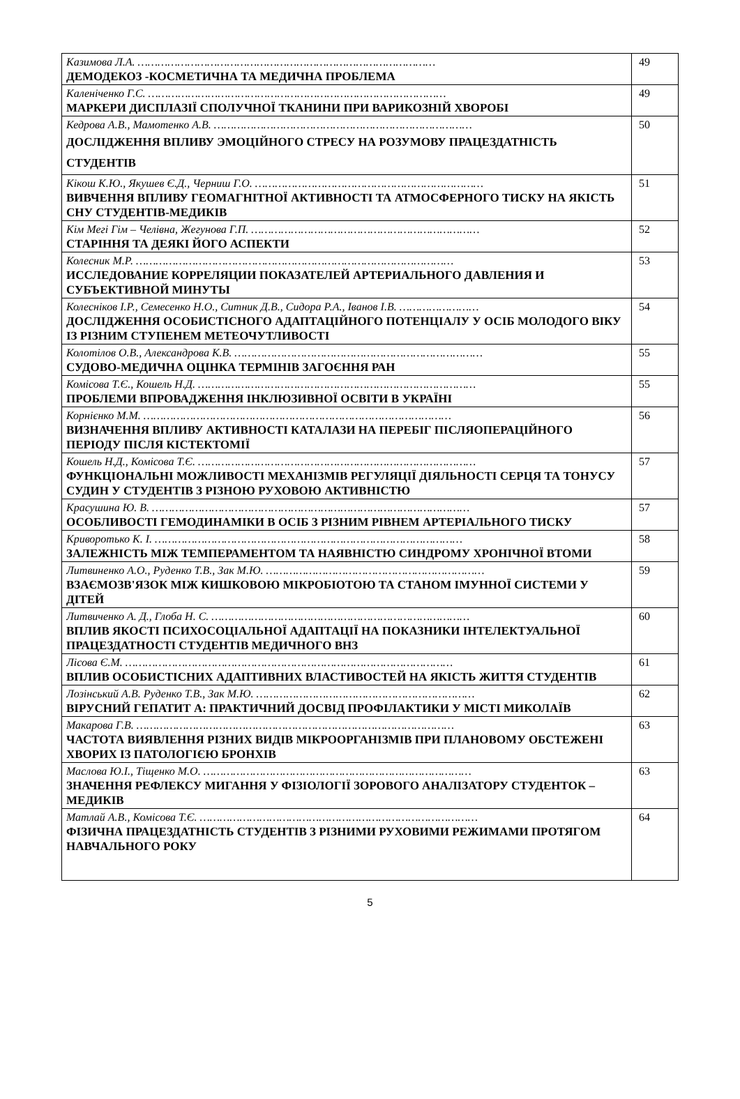| Казимова Л.А. ……………………………………………………………………………… ДЕМОДЕКОЗ -КОСМЕТИЧНА ТА МЕДИЧНА ПРОБЛЕМА | 49 |
| Каленіченко Г.С. ……………………………………………………………………………… МАРКЕРИ ДИСПЛАЗІЇ СПОЛУЧНОЇ ТКАНИНИ ПРИ ВАРИКОЗНІЙ ХВОРОБІ | 49 |
| Кедрова А.В., Мамотенко А.В. …………………………………………………………………… ДОСЛІДЖЕННЯ ВПЛИВУ ЭМОЦІЙНОГО СТРЕСУ НА РОЗУМОВУ ПРАЦЕЗДАТНІСТЬ СТУДЕНТІВ | 50 |
| Кікош К.Ю., Якушев Є.Д., Черниш Г.О. …………………………………………………………… ВИВЧЕННЯ ВПЛИВУ ГЕОМАГНІТНОЇ АКТИВНОСТІ ТА АТМОСФЕРНОГО ТИСКУ НА ЯКІСТЬ СНУ СТУДЕНТІВ-МЕДИКІВ | 51 |
| Кім Мегі Гім – Челівна, Жегунова Г.П. …………………………………………………………… СТАРІННЯ ТА ДЕЯКІ ЙОГО АСПЕКТИ | 52 |
| Колесник М.Р. …………………………………………………………………………………… ИССЛЕДОВАНИЕ КОРРЕЛЯЦИИ ПОКАЗАТЕЛЕЙ АРТЕРИАЛЬНОГО ДАВЛЕНИЯ И СУБЪЕКТИВНОЙ МИНУТЫ | 53 |
| Колесніков І.Р., Семесенко Н.О., Ситник Д.В., Сидора Р.А., Іванов І.В. …………………… ДОСЛІДЖЕННЯ ОСОБИСТІСНОГО АДАПТАЦІЙНОГО ПОТЕНЦІАЛУ У ОСІБ МОЛОДОГО ВІКУ ІЗ РІЗНИМ СТУПЕНЕМ МЕТЕОЧУТЛИВОСТІ | 54 |
| Колотілов О.В., Александрова К.В. ………………………………………………………………… СУДОВО-МЕДИЧНА ОЦІНКА ТЕРМІНІВ ЗАГОЄННЯ РАН | 55 |
| Комісова Т.Є., Кошель Н.Д. ………………………………………………………………………… ПРОБЛЕМИ ВПРОВАДЖЕННЯ ІНКЛЮЗИВНОЇ ОСВІТИ В УКРАЇНІ | 55 |
| Корнієнко М.М. ………………………………………………………………………………… ВИЗНАЧЕННЯ ВПЛИВУ АКТИВНОСТІ КАТАЛАЗИ НА ПЕРЕБІГ ПІСЛЯОПЕРАЦІЙНОГО ПЕРІОДУ ПІСЛЯ КІСТЕКТОМІЇ | 56 |
| Кошель Н.Д., Комісова Т.Є. ………………………………………………………………………… ФУНКЦІОНАЛЬНІ МОЖЛИВОСТІ МЕХАНІЗМІВ РЕГУЛЯЦІЇ ДІЯЛЬНОСТІ СЕРЦЯ ТА ТОНУСУ СУДИН У СТУДЕНТІВ З РІЗНОЮ РУХОВОЮ АКТИВНІСТЮ | 57 |
| Красушина Ю. В. …………………………………………………………………………………… ОСОБЛИВОСТІ ГЕМОДИНАМІКИ В ОСІБ З РІЗНИМ РІВНЕМ АРТЕРІАЛЬНОГО ТИСКУ | 57 |
| Криворотько К. І. ………………………………………………………………………………… ЗАЛЕЖНІСТЬ МІЖ ТЕМПЕРАМЕНТОМ ТА НАЯВНІСТЮ СИНДРОМУ ХРОНІЧНОЇ ВТОМИ | 58 |
| Литвиненко А.О., Руденко Т.В., Зак М.Ю. ………………………………………………………… ВЗАЄМОЗВ'ЯЗОК МІЖ КИШКОВОЮ МІКРОБІОТОЮ ТА СТАНОМ ІМУННОЇ СИСТЕМИ У ДІТЕЙ | 59 |
| Литвиченко А. Д., Глоба Н. С. …………………………………………………………………… ВПЛИВ ЯКОСТІ ПСИХОСОЦІАЛЬНОЇ АДАПТАЦІЇ НА ПОКАЗНИКИ ІНТЕЛЕКТУАЛЬНОЇ ПРАЦЕЗДАТНОСТІ СТУДЕНТІВ МЕДИЧНОГО ВНЗ | 60 |
| Лісова Є.М. ……………………………………………………………………………………… ВПЛИВ ОСОБИСТІСНИХ АДАПТИВНИХ ВЛАСТИВОСТЕЙ НА ЯКІСТЬ ЖИТТЯ СТУДЕНТІВ | 61 |
| Лозінський А.В. Руденко Т.В., Зак М.Ю. ………………………………………………………… ВІРУСНИЙ ГЕПАТИТ А: ПРАКТИЧНИЙ ДОСВІД ПРОФІЛАКТИКИ У МІСТІ МИКОЛАЇВ | 62 |
| Макарова Г.В. …………………………………………………………………………………… ЧАСТОТА ВИЯВЛЕННЯ РІЗНИХ ВИДІВ МІКРООРГАНІЗМІВ ПРИ ПЛАНОВОМУ ОБСТЕЖЕНІ ХВОРИХ ІЗ ПАТОЛОГІЄЮ БРОНХІВ | 63 |
| Маслова Ю.І., Тіщенко М.О. ……………………………………………………………………… ЗНАЧЕННЯ РЕФЛЕКСУ МИГАННЯ У ФІЗІОЛОГІЇ ЗОРОВОГО АНАЛІЗАТОРУ СТУДЕНТОК – МЕДИКІВ | 63 |
| Матлай А.В., Комісова Т.Є. ………………………………………………………………………… ФІЗИЧНА ПРАЦЕЗДАТНІСТЬ СТУДЕНТІВ З РІЗНИМИ РУХОВИМИ РЕЖИМАМИ ПРОТЯГОМ НАВЧАЛЬНОГО РОКУ | 64 |
5